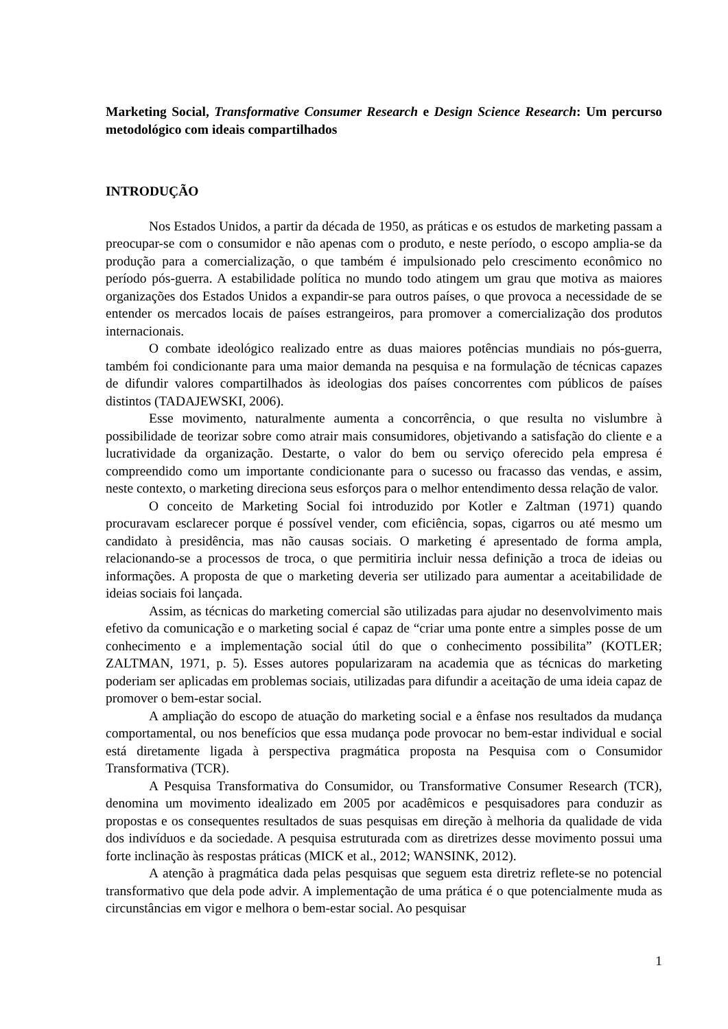Marketing Social, Transformative Consumer Research e Design Science Research: Um percurso metodológico com ideais compartilhados
INTRODUÇÃO
Nos Estados Unidos, a partir da década de 1950, as práticas e os estudos de marketing passam a preocupar-se com o consumidor e não apenas com o produto, e neste período, o escopo amplia-se da produção para a comercialização, o que também é impulsionado pelo crescimento econômico no período pós-guerra. A estabilidade política no mundo todo atingem um grau que motiva as maiores organizações dos Estados Unidos a expandir-se para outros países, o que provoca a necessidade de se entender os mercados locais de países estrangeiros, para promover a comercialização dos produtos internacionais.
O combate ideológico realizado entre as duas maiores potências mundiais no pós-guerra, também foi condicionante para uma maior demanda na pesquisa e na formulação de técnicas capazes de difundir valores compartilhados às ideologias dos países concorrentes com públicos de países distintos (TADAJEWSKI, 2006).
Esse movimento, naturalmente aumenta a concorrência, o que resulta no vislumbre à possibilidade de teorizar sobre como atrair mais consumidores, objetivando a satisfação do cliente e a lucratividade da organização. Destarte, o valor do bem ou serviço oferecido pela empresa é compreendido como um importante condicionante para o sucesso ou fracasso das vendas, e assim, neste contexto, o marketing direciona seus esforços para o melhor entendimento dessa relação de valor.
O conceito de Marketing Social foi introduzido por Kotler e Zaltman (1971) quando procuravam esclarecer porque é possível vender, com eficiência, sopas, cigarros ou até mesmo um candidato à presidência, mas não causas sociais. O marketing é apresentado de forma ampla, relacionando-se a processos de troca, o que permitiria incluir nessa definição a troca de ideias ou informações. A proposta de que o marketing deveria ser utilizado para aumentar a aceitabilidade de ideias sociais foi lançada.
Assim, as técnicas do marketing comercial são utilizadas para ajudar no desenvolvimento mais efetivo da comunicação e o marketing social é capaz de “criar uma ponte entre a simples posse de um conhecimento e a implementação social útil do que o conhecimento possibilita” (KOTLER; ZALTMAN, 1971, p. 5). Esses autores popularizaram na academia que as técnicas do marketing poderiam ser aplicadas em problemas sociais, utilizadas para difundir a aceitação de uma ideia capaz de promover o bem-estar social.
A ampliação do escopo de atuação do marketing social e a ênfase nos resultados da mudança comportamental, ou nos benefícios que essa mudança pode provocar no bem-estar individual e social está diretamente ligada à perspectiva pragmática proposta na Pesquisa com o Consumidor Transformativa (TCR).
A Pesquisa Transformativa do Consumidor, ou Transformative Consumer Research (TCR), denomina um movimento idealizado em 2005 por acadêmicos e pesquisadores para conduzir as propostas e os consequentes resultados de suas pesquisas em direção à melhoria da qualidade de vida dos indivíduos e da sociedade. A pesquisa estruturada com as diretrizes desse movimento possui uma forte inclinação às respostas práticas (MICK et al., 2012; WANSINK, 2012).
A atenção à pragmática dada pelas pesquisas que seguem esta diretriz reflete-se no potencial transformativo que dela pode advir. A implementação de uma prática é o que potencialmente muda as circunstâncias em vigor e melhora o bem-estar social. Ao pesquisar
1